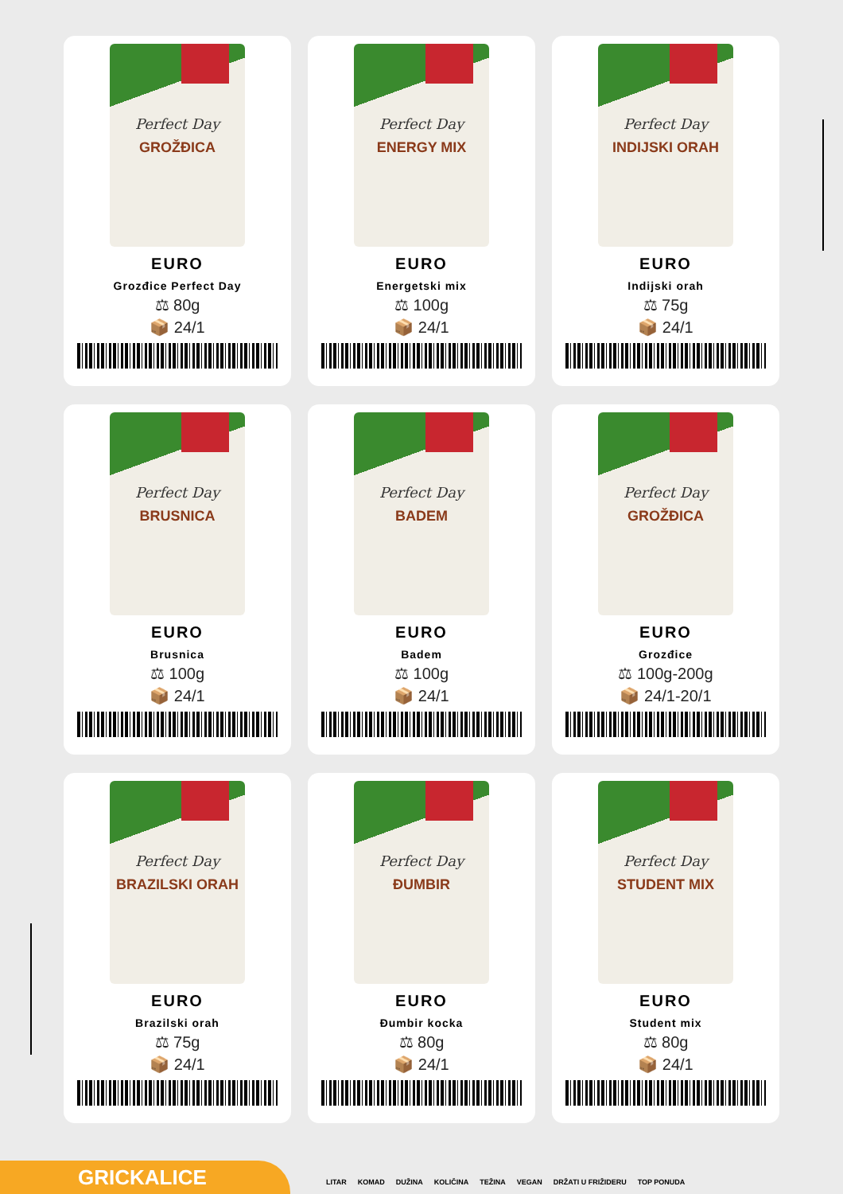Perfect Day
GROŽĐICA
EURO
Grozđice Perfect Day
⚖ 80g
📦 24/1
Perfect Day
ENERGY MIX
EURO
Energetski mix
⚖ 100g
📦 24/1
Perfect Day
INDIJSKI ORAH
EURO
Indijski orah
⚖ 75g
📦 24/1
Perfect Day
BRUSNICA
EURO
Brusnica
⚖ 100g
📦 24/1
Perfect Day
BADEM
EURO
Badem
⚖ 100g
📦 24/1
Perfect Day
GROŽĐICA
EURO
Grozđice
⚖ 100g-200g
📦 24/1-20/1
Perfect Day
BRAZILSKI ORAH
EURO
Brazilski orah
⚖ 75g
📦 24/1
Perfect Day
ĐUMBIR
EURO
Đumbir kocka
⚖ 80g
📦 24/1
Perfect Day
STUDENT MIX
EURO
Student mix
⚖ 80g
📦 24/1
GRICKALICE
LITAR KOMAD DUŽINA KOLIČINA TEŽINA VEGAN DRŽATI U FRIŽIDERU TOP PONUDA